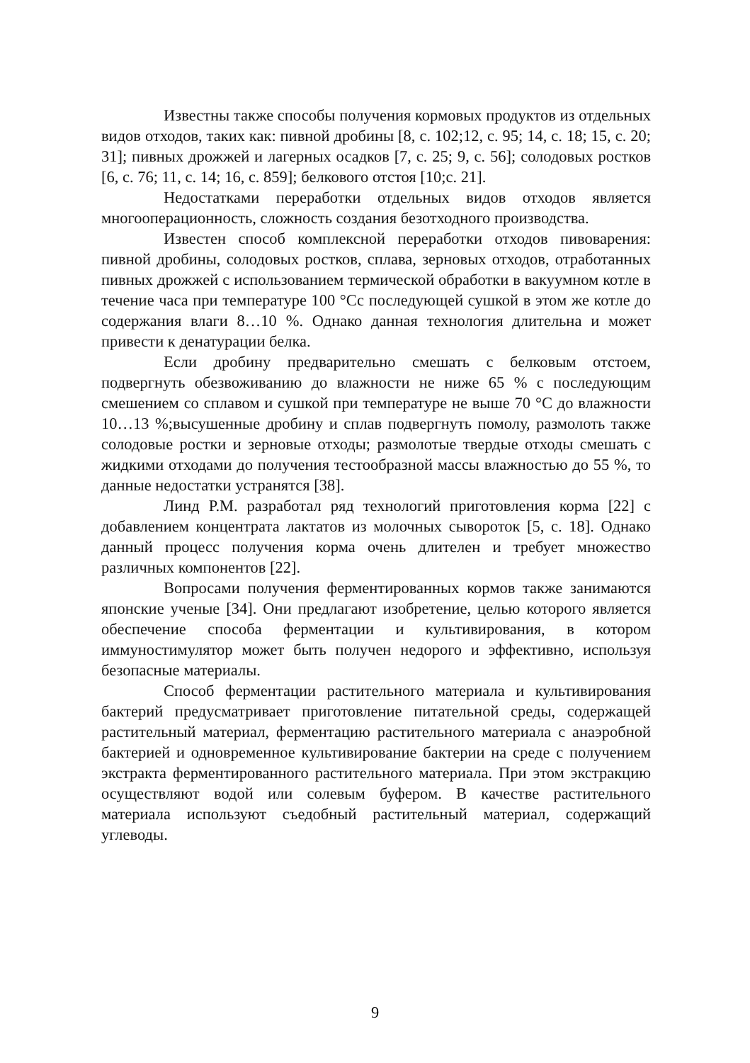Известны также способы получения кормовых продуктов из отдельных видов отходов, таких как: пивной дробины [8, с. 102;12, с. 95; 14, с. 18; 15, с. 20; 31]; пивных дрожжей и лагерных осадков [7, с. 25; 9, с. 56]; солодовых ростков [6, с. 76; 11, с. 14; 16, с. 859]; белкового отстоя [10;с. 21].
Недостатками переработки отдельных видов отходов является многооперационность, сложность создания безотходного производства.
Известен способ комплексной переработки отходов пивоварения: пивной дробины, солодовых ростков, сплава, зерновых отходов, отработанных пивных дрожжей с использованием термической обработки в вакуумном котле в течение часа при температуре 100 °Сс последующей сушкой в этом же котле до содержания влаги 8…10 %. Однако данная технология длительна и может привести к денатурации белка.
Если дробину предварительно смешать с белковым отстоем, подвергнуть обезвоживанию до влажности не ниже 65 % с последующим смешением со сплавом и сушкой при температуре не выше 70 °С до влажности 10…13 %;высушенные дробину и сплав подвергнуть помолу, размолоть также солодовые ростки и зерновые отходы; размолотые твердые отходы смешать с жидкими отходами до получения тестообразной массы влажностью до 55 %, то данные недостатки устранятся [38].
Линд Р.М. разработал ряд технологий приготовления корма [22] с добавлением концентрата лактатов из молочных сывороток [5, с. 18]. Однако данный процесс получения корма очень длителен и требует множество различных компонентов [22].
Вопросами получения ферментированных кормов также занимаются японские ученые [34]. Они предлагают изобретение, целью которого является обеспечение способа ферментации и культивирования, в котором иммуностимулятор может быть получен недорого и эффективно, используя безопасные материалы.
Способ ферментации растительного материала и культивирования бактерий предусматривает приготовление питательной среды, содержащей растительный материал, ферментацию растительного материала с анаэробной бактерией и одновременное культивирование бактерии на среде с получением экстракта ферментированного растительного материала. При этом экстракцию осуществляют водой или солевым буфером. В качестве растительного материала используют съедобный растительный материал, содержащий углеводы.
9